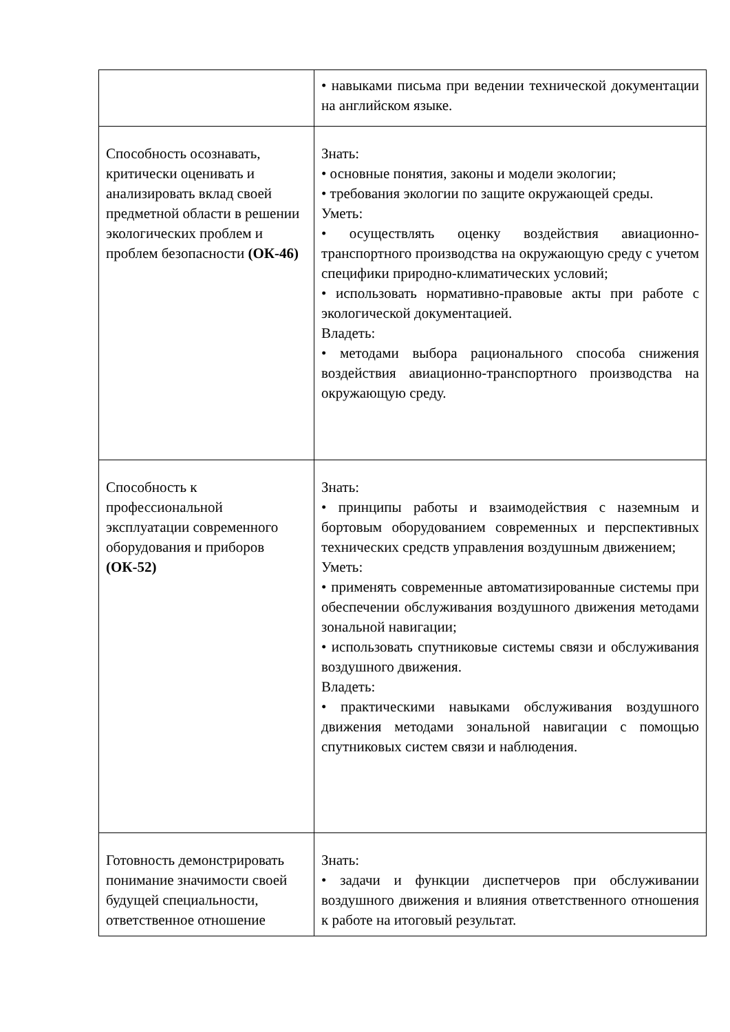| | • навыками письма при ведении технической документации на английском языке. |
| Способность осознавать, критически оценивать и анализировать вклад своей предметной области в решении экологических проблем и проблем безопасности (ОК-46) | Знать: • основные понятия, законы и модели экологии; • требования экологии по защите окружающей среды. Уметь: • осуществлять оценку воздействия авиационно-транспортного производства на окружающую среду с учетом специфики природно-климатических условий; • использовать нормативно-правовые акты при работе с экологической документацией. Владеть: • методами выбора рационального способа снижения воздействия авиационно-транспортного производства на окружающую среду. |
| Способность к профессиональной эксплуатации современного оборудования и приборов (ОК-52) | Знать: • принципы работы и взаимодействия с наземным и бортовым оборудованием современных и перспективных технических средств управления воздушным движением; Уметь: • применять современные автоматизированные системы при обеспечении обслуживания воздушного движения методами зональной навигации; • использовать спутниковые системы связи и обслуживания воздушного движения. Владеть: • практическими навыками обслуживания воздушного движения методами зональной навигации с помощью спутниковых систем связи и наблюдения. |
| Готовность демонстрировать понимание значимости своей будущей специальности, ответственное отношение | Знать: • задачи и функции диспетчеров при обслуживании воздушного движения и влияния ответственного отношения к работе на итоговый результат. |